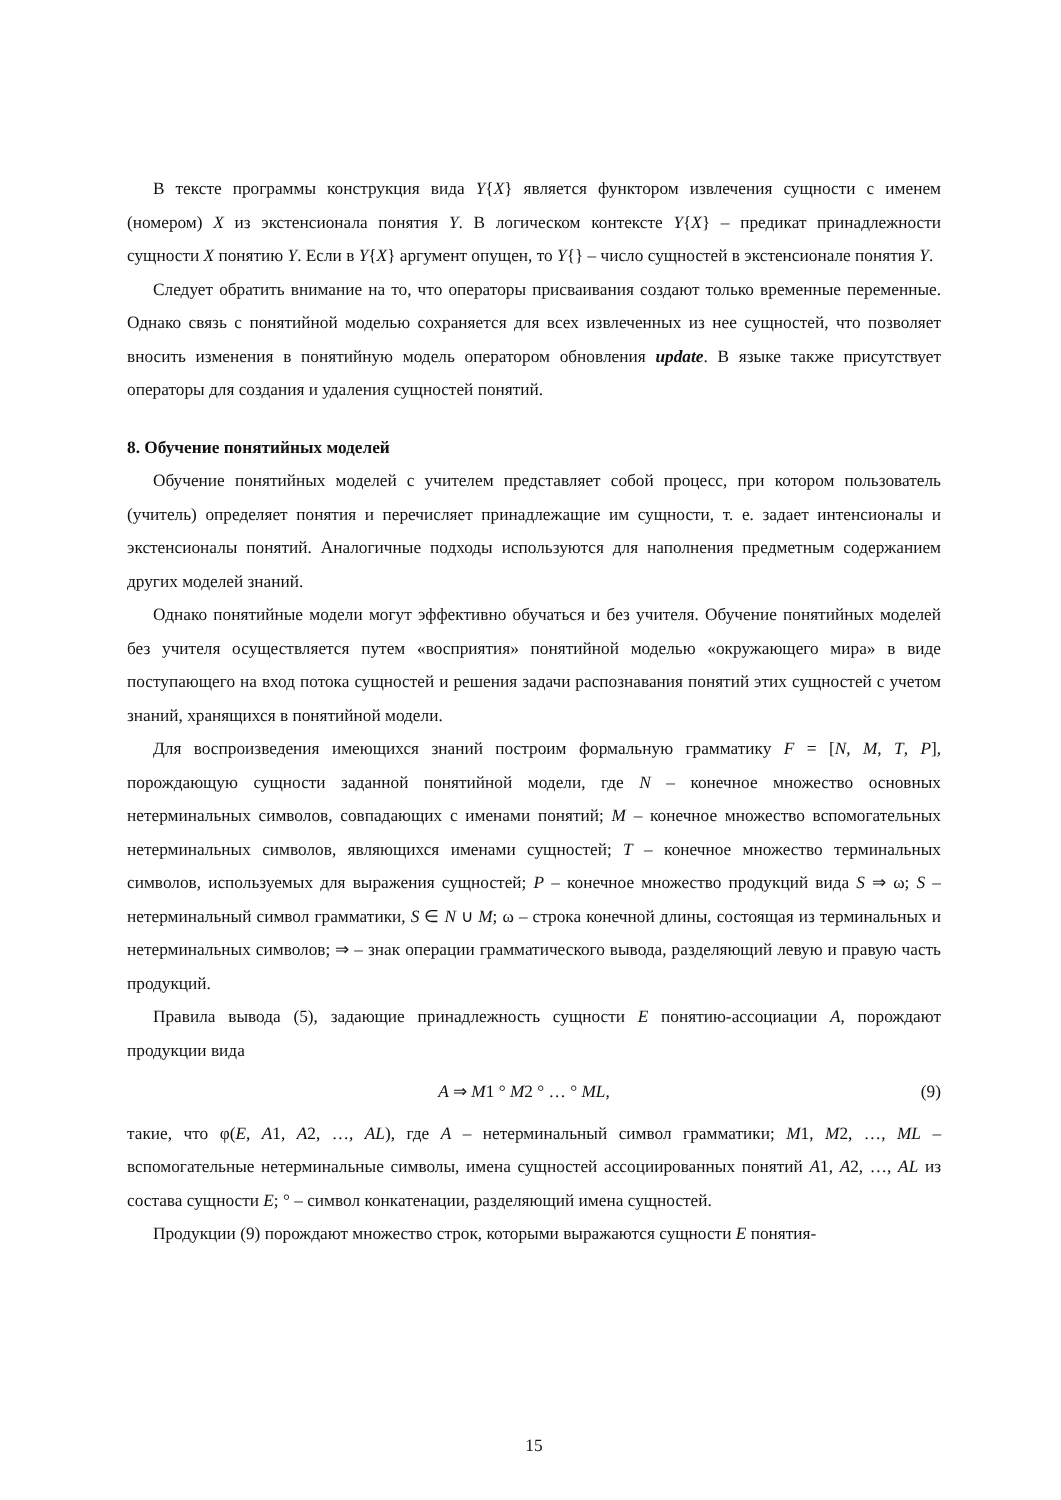В тексте программы конструкция вида Y{X} является функтором извлечения сущности с именем (номером) X из экстенсионала понятия Y. В логическом контексте Y{X} – предикат принадлежности сущности X понятию Y. Если в Y{X} аргумент опущен, то Y{} – число сущностей в экстенсионале понятия Y.
Следует обратить внимание на то, что операторы присваивания создают только временные переменные. Однако связь с понятийной моделью сохраняется для всех извлеченных из нее сущностей, что позволяет вносить изменения в понятийную модель оператором обновления update. В языке также присутствует операторы для создания и удаления сущностей понятий.
8. Обучение понятийных моделей
Обучение понятийных моделей с учителем представляет собой процесс, при котором пользователь (учитель) определяет понятия и перечисляет принадлежащие им сущности, т. е. задает интенсионалы и экстенсионалы понятий. Аналогичные подходы используются для наполнения предметным содержанием других моделей знаний.
Однако понятийные модели могут эффективно обучаться и без учителя. Обучение понятийных моделей без учителя осуществляется путем «восприятия» понятийной моделью «окружающего мира» в виде поступающего на вход потока сущностей и решения задачи распознавания понятий этих сущностей с учетом знаний, хранящихся в понятийной модели.
Для воспроизведения имеющихся знаний построим формальную грамматику F = [N, M, T, P], порождающую сущности заданной понятийной модели, где N – конечное множество основных нетерминальных символов, совпадающих с именами понятий; M – конечное множество вспомогательных нетерминальных символов, являющихся именами сущностей; T – конечное множество терминальных символов, используемых для выражения сущностей; P – конечное множество продукций вида S ⇒ ω; S – нетерминальный символ грамматики, S ∈ N ∪ M; ω – строка конечной длины, состоящая из терминальных и нетерминальных символов; ⇒ – знак операции грамматического вывода, разделяющий левую и правую часть продукций.
Правила вывода (5), задающие принадлежность сущности E понятию-ассоциации A, порождают продукции вида
A ⇒ M1 ° M2 ° … ° ML, (9)
такие, что φ(E, A1, A2, …, AL), где A – нетерминальный символ грамматики; M1, M2, …, ML – вспомогательные нетерминальные символы, имена сущностей ассоциированных понятий A1, A2, …, AL из состава сущности E; ° – символ конкатенации, разделяющий имена сущностей.
Продукции (9) порождают множество строк, которыми выражаются сущности E понятия-
15